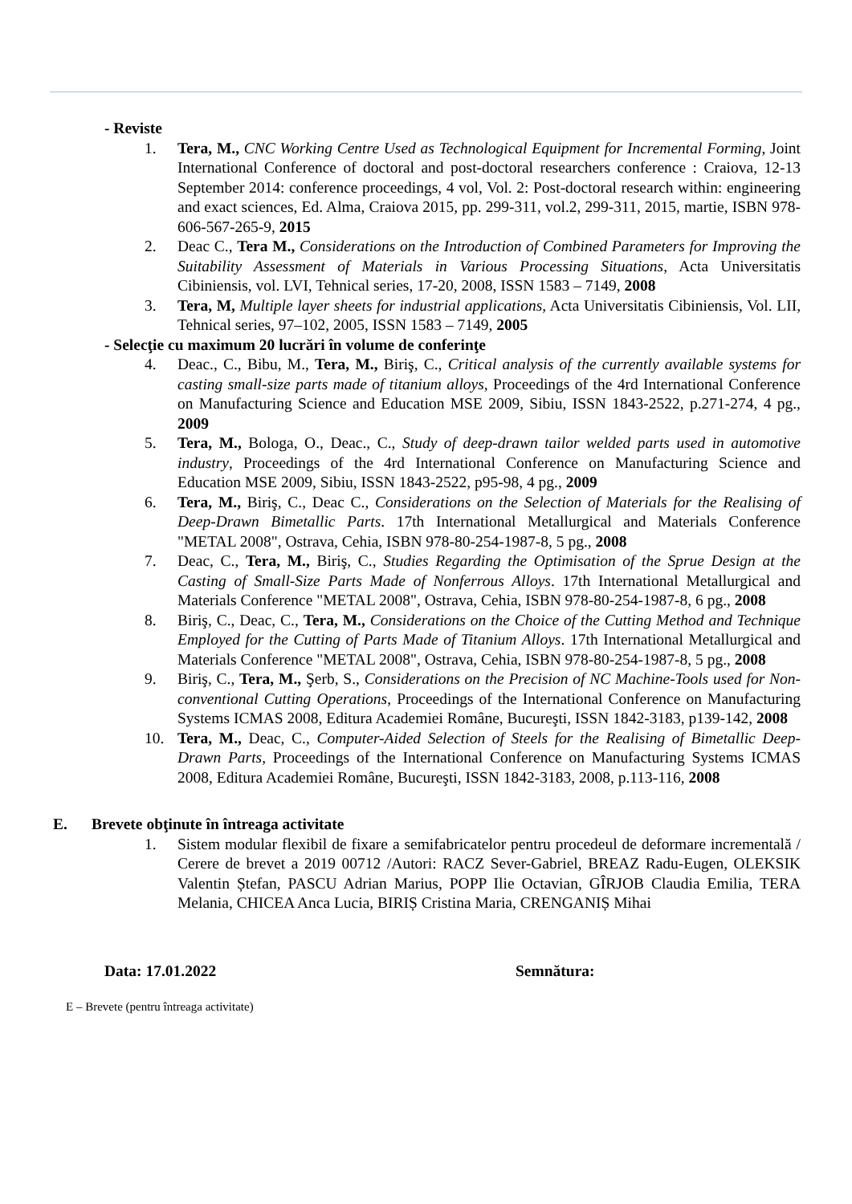- Reviste
1. Tera, M., CNC Working Centre Used as Technological Equipment for Incremental Forming, Joint International Conference of doctoral and post-doctoral researchers conference : Craiova, 12-13 September 2014: conference proceedings, 4 vol, Vol. 2: Post-doctoral research within: engineering and exact sciences, Ed. Alma, Craiova 2015, pp. 299-311, vol.2, 299-311, 2015, martie, ISBN 978-606-567-265-9, 2015
2. Deac C., Tera M., Considerations on the Introduction of Combined Parameters for Improving the Suitability Assessment of Materials in Various Processing Situations, Acta Universitatis Cibiniensis, vol. LVI, Tehnical series, 17-20, 2008, ISSN 1583 – 7149, 2008
3. Tera, M, Multiple layer sheets for industrial applications, Acta Universitatis Cibiniensis, Vol. LII, Tehnical series, 97–102, 2005, ISSN 1583 – 7149, 2005
- Selecţie cu maximum 20 lucrări în volume de conferinţe
4. Deac., C., Bibu, M., Tera, M., Biriş, C., Critical analysis of the currently available systems for casting small-size parts made of titanium alloys, Proceedings of the 4rd International Conference on Manufacturing Science and Education MSE 2009, Sibiu, ISSN 1843-2522, p.271-274, 4 pg., 2009
5. Tera, M., Bologa, O., Deac., C., Study of deep-drawn tailor welded parts used in automotive industry, Proceedings of the 4rd International Conference on Manufacturing Science and Education MSE 2009, Sibiu, ISSN 1843-2522, p95-98, 4 pg., 2009
6. Tera, M., Biriş, C., Deac C., Considerations on the Selection of Materials for the Realising of Deep-Drawn Bimetallic Parts. 17th International Metallurgical and Materials Conference "METAL 2008", Ostrava, Cehia, ISBN 978-80-254-1987-8, 5 pg., 2008
7. Deac, C., Tera, M., Biriş, C., Studies Regarding the Optimisation of the Sprue Design at the Casting of Small-Size Parts Made of Nonferrous Alloys. 17th International Metallurgical and Materials Conference "METAL 2008", Ostrava, Cehia, ISBN 978-80-254-1987-8, 6 pg., 2008
8. Biriş, C., Deac, C., Tera, M., Considerations on the Choice of the Cutting Method and Technique Employed for the Cutting of Parts Made of Titanium Alloys. 17th International Metallurgical and Materials Conference "METAL 2008", Ostrava, Cehia, ISBN 978-80-254-1987-8, 5 pg., 2008
9. Biriş, C., Tera, M., Şerb, S., Considerations on the Precision of NC Machine-Tools used for Non-conventional Cutting Operations, Proceedings of the International Conference on Manufacturing Systems ICMAS 2008, Editura Academiei Române, Bucureşti, ISSN 1842-3183, p139-142, 2008
10. Tera, M., Deac, C., Computer-Aided Selection of Steels for the Realising of Bimetallic Deep-Drawn Parts, Proceedings of the International Conference on Manufacturing Systems ICMAS 2008, Editura Academiei Române, Bucureşti, ISSN 1842-3183, 2008, p.113-116, 2008
E. Brevete obţinute în întreaga activitate
1. Sistem modular flexibil de fixare a semifabricatelor pentru procedeul de deformare incrementală / Cerere de brevet a 2019 00712 /Autori: RACZ Sever-Gabriel, BREAZ Radu-Eugen, OLEKSIK Valentin Ștefan, PASCU Adrian Marius, POPP Ilie Octavian, GÎRJOB Claudia Emilia, TERA Melania, CHICEA Anca Lucia, BIRIȘ Cristina Maria, CRENGANIȘ Mihai
Data: 17.01.2022 Semnătura:
E – Brevete (pentru întreaga activitate)